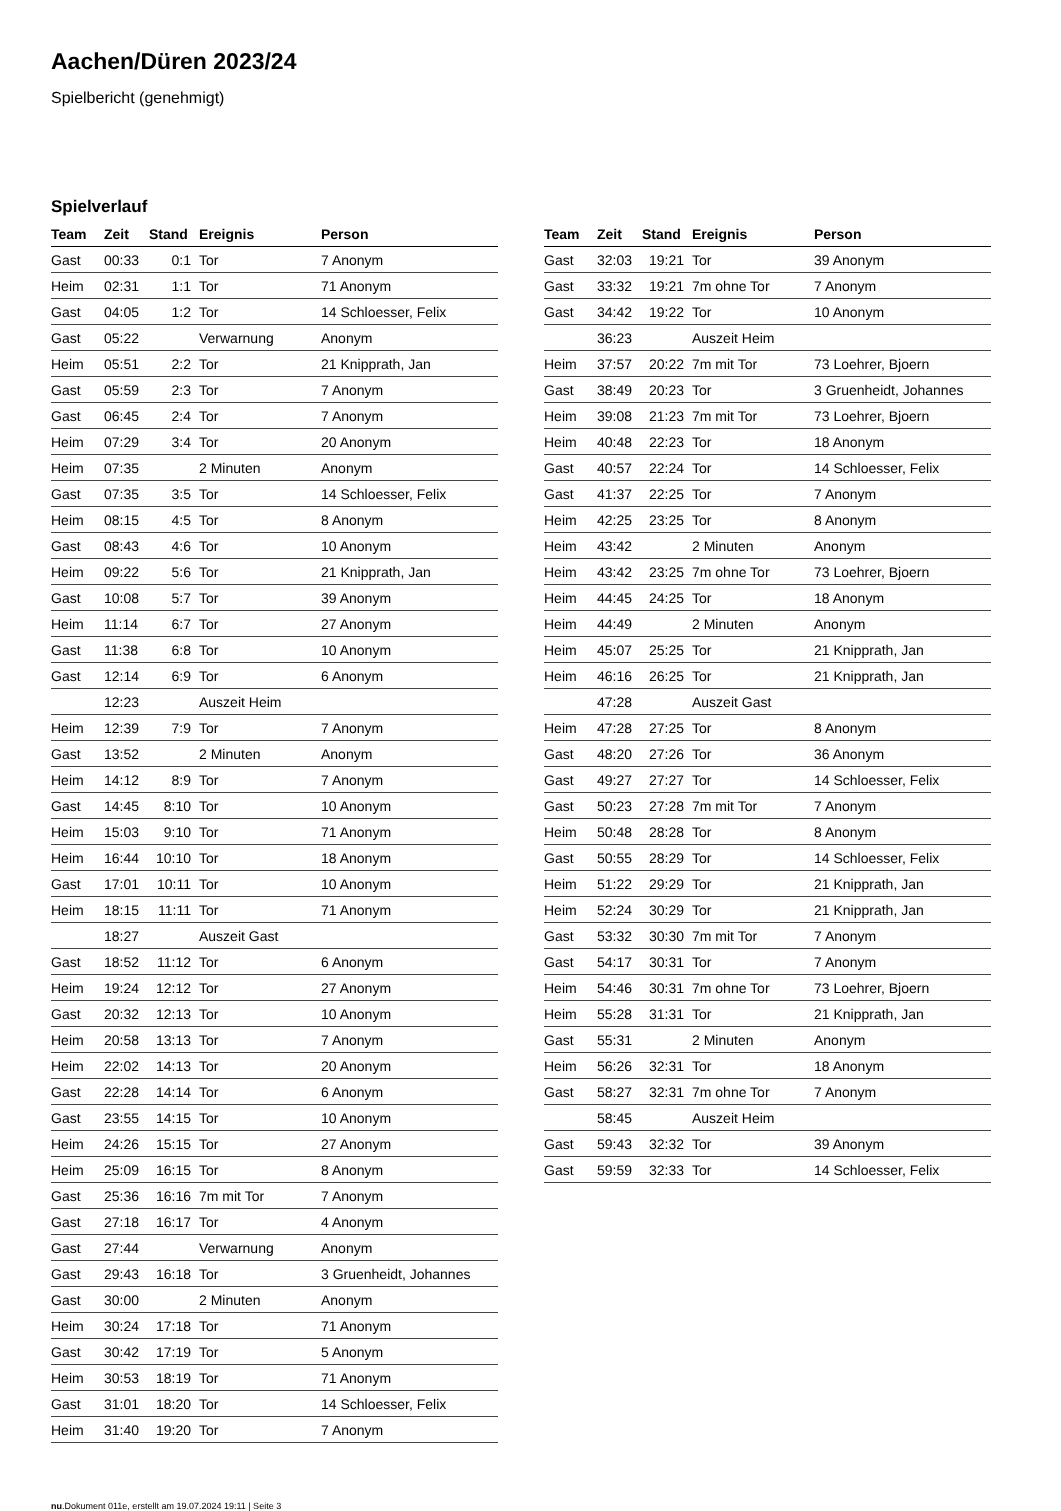Aachen/Düren 2023/24
Spielbericht (genehmigt)
Spielverlauf
| Team | Zeit | Stand | Ereignis | Person |
| --- | --- | --- | --- | --- |
| Gast | 00:33 | 0:1 | Tor | 7 Anonym |
| Heim | 02:31 | 1:1 | Tor | 71 Anonym |
| Gast | 04:05 | 1:2 | Tor | 14 Schloesser, Felix |
| Gast | 05:22 | | Verwarnung | Anonym |
| Heim | 05:51 | 2:2 | Tor | 21 Knipprath, Jan |
| Gast | 05:59 | 2:3 | Tor | 7 Anonym |
| Gast | 06:45 | 2:4 | Tor | 7 Anonym |
| Heim | 07:29 | 3:4 | Tor | 20 Anonym |
| Heim | 07:35 | | 2 Minuten | Anonym |
| Gast | 07:35 | 3:5 | Tor | 14 Schloesser, Felix |
| Heim | 08:15 | 4:5 | Tor | 8 Anonym |
| Gast | 08:43 | 4:6 | Tor | 10 Anonym |
| Heim | 09:22 | 5:6 | Tor | 21 Knipprath, Jan |
| Gast | 10:08 | 5:7 | Tor | 39 Anonym |
| Heim | 11:14 | 6:7 | Tor | 27 Anonym |
| Gast | 11:38 | 6:8 | Tor | 10 Anonym |
| Gast | 12:14 | 6:9 | Tor | 6 Anonym |
| | 12:23 | | Auszeit Heim | |
| Heim | 12:39 | 7:9 | Tor | 7 Anonym |
| Gast | 13:52 | | 2 Minuten | Anonym |
| Heim | 14:12 | 8:9 | Tor | 7 Anonym |
| Gast | 14:45 | 8:10 | Tor | 10 Anonym |
| Heim | 15:03 | 9:10 | Tor | 71 Anonym |
| Heim | 16:44 | 10:10 | Tor | 18 Anonym |
| Gast | 17:01 | 10:11 | Tor | 10 Anonym |
| Heim | 18:15 | 11:11 | Tor | 71 Anonym |
| | 18:27 | | Auszeit Gast | |
| Gast | 18:52 | 11:12 | Tor | 6 Anonym |
| Heim | 19:24 | 12:12 | Tor | 27 Anonym |
| Gast | 20:32 | 12:13 | Tor | 10 Anonym |
| Heim | 20:58 | 13:13 | Tor | 7 Anonym |
| Heim | 22:02 | 14:13 | Tor | 20 Anonym |
| Gast | 22:28 | 14:14 | Tor | 6 Anonym |
| Gast | 23:55 | 14:15 | Tor | 10 Anonym |
| Heim | 24:26 | 15:15 | Tor | 27 Anonym |
| Heim | 25:09 | 16:15 | Tor | 8 Anonym |
| Gast | 25:36 | 16:16 | 7m mit Tor | 7 Anonym |
| Gast | 27:18 | 16:17 | Tor | 4 Anonym |
| Gast | 27:44 | | Verwarnung | Anonym |
| Gast | 29:43 | 16:18 | Tor | 3 Gruenheidt, Johannes |
| Gast | 30:00 | | 2 Minuten | Anonym |
| Heim | 30:24 | 17:18 | Tor | 71 Anonym |
| Gast | 30:42 | 17:19 | Tor | 5 Anonym |
| Heim | 30:53 | 18:19 | Tor | 71 Anonym |
| Gast | 31:01 | 18:20 | Tor | 14 Schloesser, Felix |
| Heim | 31:40 | 19:20 | Tor | 7 Anonym |
| Team | Zeit | Stand | Ereignis | Person |
| --- | --- | --- | --- | --- |
| Gast | 32:03 | 19:21 | Tor | 39 Anonym |
| Gast | 33:32 | 19:21 | 7m ohne Tor | 7 Anonym |
| Gast | 34:42 | 19:22 | Tor | 10 Anonym |
| | 36:23 | | Auszeit Heim | |
| Heim | 37:57 | 20:22 | 7m mit Tor | 73 Loehrer, Bjoern |
| Gast | 38:49 | 20:23 | Tor | 3 Gruenheidt, Johannes |
| Heim | 39:08 | 21:23 | 7m mit Tor | 73 Loehrer, Bjoern |
| Heim | 40:48 | 22:23 | Tor | 18 Anonym |
| Gast | 40:57 | 22:24 | Tor | 14 Schloesser, Felix |
| Gast | 41:37 | 22:25 | Tor | 7 Anonym |
| Heim | 42:25 | 23:25 | Tor | 8 Anonym |
| Heim | 43:42 | | 2 Minuten | Anonym |
| Heim | 43:42 | 23:25 | 7m ohne Tor | 73 Loehrer, Bjoern |
| Heim | 44:45 | 24:25 | Tor | 18 Anonym |
| Heim | 44:49 | | 2 Minuten | Anonym |
| Heim | 45:07 | 25:25 | Tor | 21 Knipprath, Jan |
| Heim | 46:16 | 26:25 | Tor | 21 Knipprath, Jan |
| | 47:28 | | Auszeit Gast | |
| Heim | 47:28 | 27:25 | Tor | 8 Anonym |
| Gast | 48:20 | 27:26 | Tor | 36 Anonym |
| Gast | 49:27 | 27:27 | Tor | 14 Schloesser, Felix |
| Gast | 50:23 | 27:28 | 7m mit Tor | 7 Anonym |
| Heim | 50:48 | 28:28 | Tor | 8 Anonym |
| Gast | 50:55 | 28:29 | Tor | 14 Schloesser, Felix |
| Heim | 51:22 | 29:29 | Tor | 21 Knipprath, Jan |
| Heim | 52:24 | 30:29 | Tor | 21 Knipprath, Jan |
| Gast | 53:32 | 30:30 | 7m mit Tor | 7 Anonym |
| Gast | 54:17 | 30:31 | Tor | 7 Anonym |
| Heim | 54:46 | 30:31 | 7m ohne Tor | 73 Loehrer, Bjoern |
| Heim | 55:28 | 31:31 | Tor | 21 Knipprath, Jan |
| Gast | 55:31 | | 2 Minuten | Anonym |
| Heim | 56:26 | 32:31 | Tor | 18 Anonym |
| Gast | 58:27 | 32:31 | 7m ohne Tor | 7 Anonym |
| | 58:45 | | Auszeit Heim | |
| Gast | 59:43 | 32:32 | Tor | 39 Anonym |
| Gast | 59:59 | 32:33 | Tor | 14 Schloesser, Felix |
nu.Dokument 011e, erstellt am 19.07.2024 19:11 | Seite 3